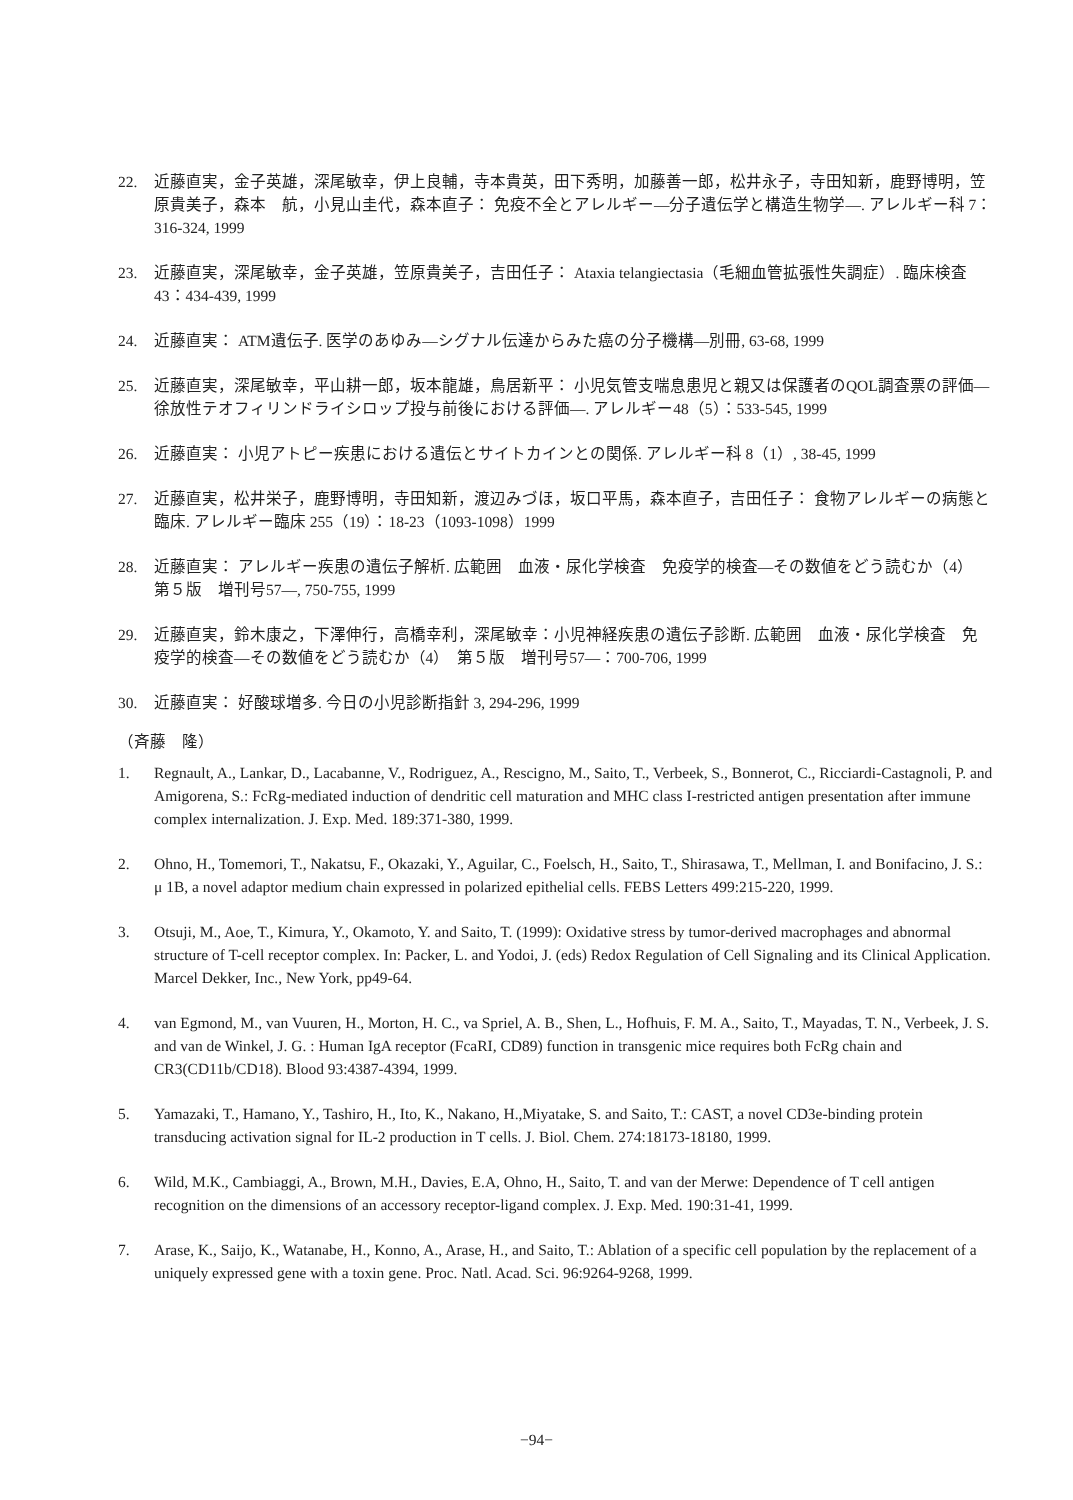22. 近藤直実，金子英雄，深尾敏幸，伊上良輔，寺本貴英，田下秀明，加藤善一郎，松井永子，寺田知新，鹿野博明，笠原貴美子，森本　航，小見山圭代，森本直子： 免疫不全とアレルギー―分子遺伝学と構造生物学―. アレルギー科 7：316-324, 1999
23. 近藤直実，深尾敏幸，金子英雄，笠原貴美子，吉田任子： Ataxia telangiectasia（毛細血管拡張性失調症）. 臨床検査 43：434-439, 1999
24. 近藤直実： ATM遺伝子. 医学のあゆみ―シグナル伝達からみた癌の分子機構―別冊, 63-68, 1999
25. 近藤直実，深尾敏幸，平山耕一郎，坂本龍雄，鳥居新平： 小児気管支喘息患児と親又は保護者のQOL調査票の評価―徐放性テオフィリンドライシロップ投与前後における評価―. アレルギー48（5）：533-545, 1999
26. 近藤直実： 小児アトピー疾患における遺伝とサイトカインとの関係. アレルギー科 8（1）, 38-45, 1999
27. 近藤直実，松井栄子，鹿野博明，寺田知新，渡辺みづほ，坂口平馬，森本直子，吉田任子： 食物アレルギーの病態と臨床. アレルギー臨床 255（19）：18-23（1093-1098）1999
28. 近藤直実： アレルギー疾患の遺伝子解析. 広範囲　血液・尿化学検査　免疫学的検査―その数値をどう読むか（4）　第５版　増刊号57―, 750-755, 1999
29. 近藤直実，鈴木康之，下澤伸行，高橋幸利，深尾敏幸：小児神経疾患の遺伝子診断. 広範囲　血液・尿化学検査　免疫学的検査―その数値をどう読むか（4）　第５版　増刊号57―：700-706, 1999
30. 近藤直実： 好酸球増多. 今日の小児診断指針 3, 294-296, 1999
（斉藤　隆）
1. Regnault, A., Lankar, D., Lacabanne, V., Rodriguez, A., Rescigno, M., Saito, T., Verbeek, S., Bonnerot, C., Ricciardi-Castagnoli, P. and Amigorena, S.: FcRg-mediated induction of dendritic cell maturation and MHC class I-restricted antigen presentation after immune complex internalization. J. Exp. Med. 189:371-380, 1999.
2. Ohno, H., Tomemori, T., Nakatsu, F., Okazaki, Y., Aguilar, C., Foelsch, H., Saito, T., Shirasawa, T., Mellman, I. and Bonifacino, J. S.: μ 1B, a novel adaptor medium chain expressed in polarized epithelial cells. FEBS Letters 499:215-220, 1999.
3. Otsuji, M., Aoe, T., Kimura, Y., Okamoto, Y. and Saito, T. (1999): Oxidative stress by tumor-derived macrophages and abnormal structure of T-cell receptor complex. In: Packer, L. and Yodoi, J. (eds) Redox Regulation of Cell Signaling and its Clinical Application. Marcel Dekker, Inc., New York, pp49-64.
4. van Egmond, M., van Vuuren, H., Morton, H. C., va Spriel, A. B., Shen, L., Hofhuis, F. M. A., Saito, T., Mayadas, T. N., Verbeek, J. S. and van de Winkel, J. G. : Human IgA receptor (FcaRI, CD89) function in transgenic mice requires both FcRg chain and CR3(CD11b/CD18). Blood 93:4387-4394, 1999.
5. Yamazaki, T., Hamano, Y., Tashiro, H., Ito, K., Nakano, H.,Miyatake, S. and Saito, T.: CAST, a novel CD3e-binding protein transducing activation signal for IL-2 production in T cells. J. Biol. Chem. 274:18173-18180, 1999.
6. Wild, M.K., Cambiaggi, A., Brown, M.H., Davies, E.A, Ohno, H., Saito, T. and van der Merwe: Dependence of T cell antigen recognition on the dimensions of an accessory receptor-ligand complex. J. Exp. Med. 190:31-41, 1999.
7. Arase, K., Saijo, K., Watanabe, H., Konno, A., Arase, H., and Saito, T.: Ablation of a specific cell population by the replacement of a uniquely expressed gene with a toxin gene. Proc. Natl. Acad. Sci. 96:9264-9268, 1999.
−94−